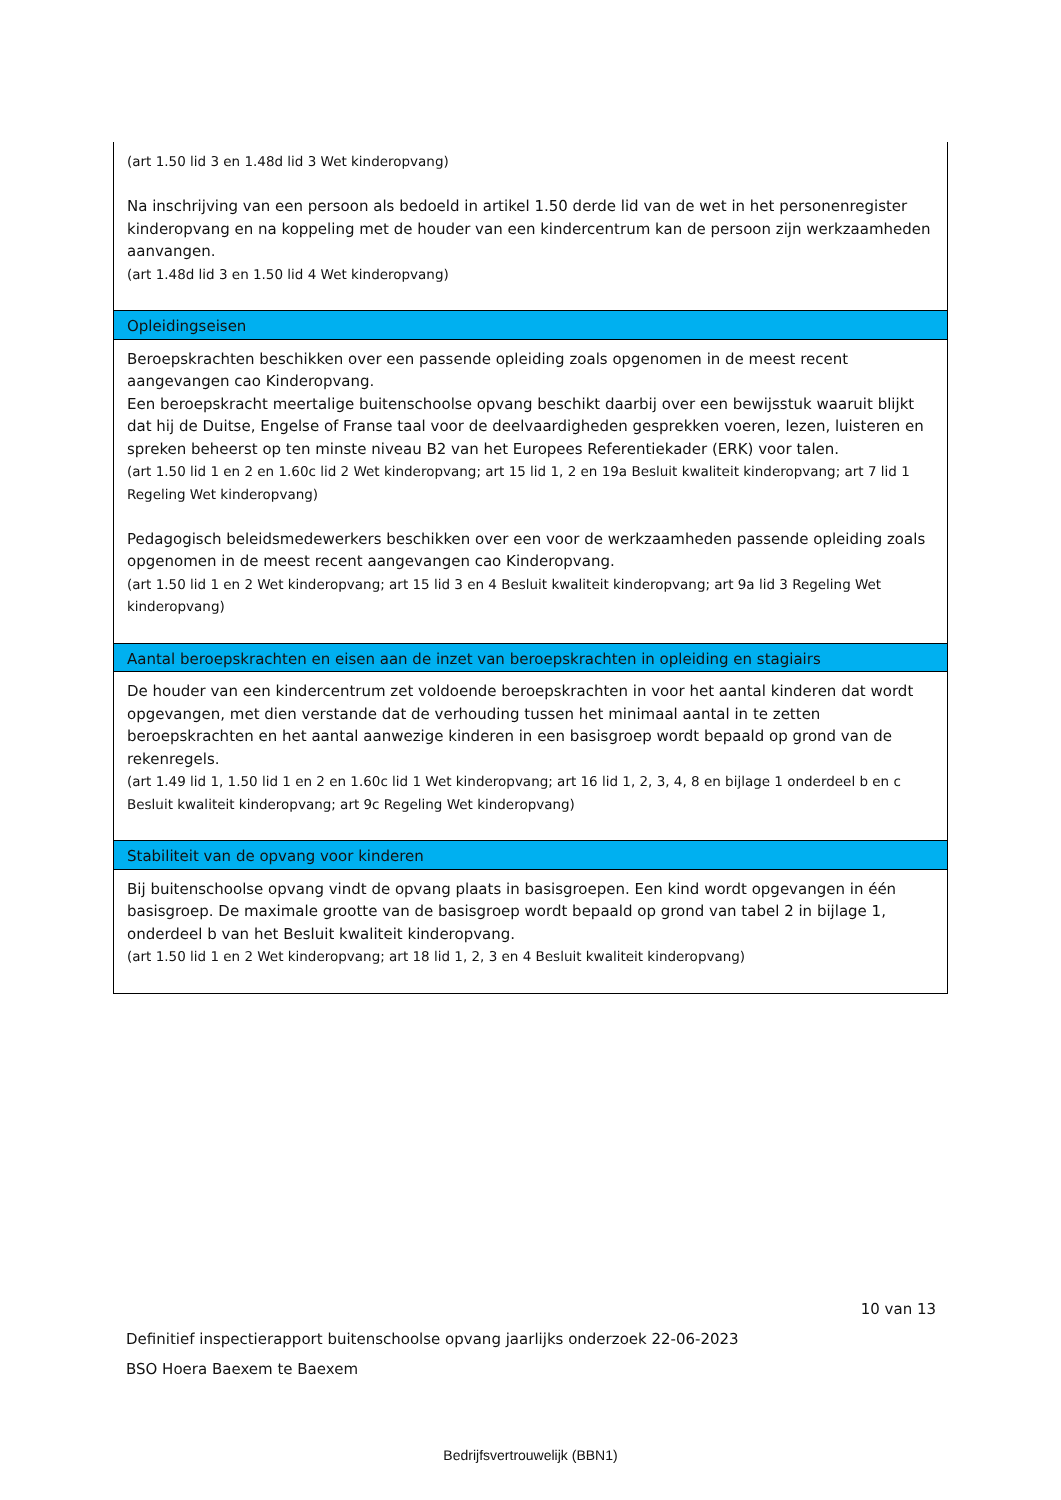| (art 1.50 lid 3 en 1.48d lid 3 Wet kinderopvang) Na inschrijving van een persoon als bedoeld in artikel 1.50 derde lid van de wet in het personenregister kinderopvang en na koppeling met de houder van een kindercentrum kan de persoon zijn werkzaamheden aanvangen. (art 1.48d lid 3 en 1.50 lid 4 Wet kinderopvang) |
| Opleidingseisen |
| Beroepskrachten beschikken over een passende opleiding zoals opgenomen in de meest recent aangevangen cao Kinderopvang. Een beroepskracht meertalige buitenschoolse opvang beschikt daarbij over een bewijsstuk waaruit blijkt dat hij de Duitse, Engelse of Franse taal voor de deelvaardigheden gesprekken voeren, lezen, luisteren en spreken beheerst op ten minste niveau B2 van het Europees Referentiekader (ERK) voor talen. (art 1.50 lid 1 en 2 en 1.60c lid 2 Wet kinderopvang; art 15 lid 1, 2 en 19a Besluit kwaliteit kinderopvang; art 7 lid 1 Regeling Wet kinderopvang) Pedagogisch beleidsmedewerkers beschikken over een voor de werkzaamheden passende opleiding zoals opgenomen in de meest recent aangevangen cao Kinderopvang. (art 1.50 lid 1 en 2 Wet kinderopvang; art 15 lid 3 en 4 Besluit kwaliteit kinderopvang; art 9a lid 3 Regeling Wet kinderopvang) |
| Aantal beroepskrachten en eisen aan de inzet van beroepskrachten in opleiding en stagiairs |
| De houder van een kindercentrum zet voldoende beroepskrachten in voor het aantal kinderen dat wordt opgevangen, met dien verstande dat de verhouding tussen het minimaal aantal in te zetten beroepskrachten en het aantal aanwezige kinderen in een basisgroep wordt bepaald op grond van de rekenregels. (art 1.49 lid 1, 1.50 lid 1 en 2 en 1.60c lid 1 Wet kinderopvang; art 16 lid 1, 2, 3, 4, 8 en bijlage 1 onderdeel b en c Besluit kwaliteit kinderopvang; art 9c Regeling Wet kinderopvang) |
| Stabiliteit van de opvang voor kinderen |
| Bij buitenschoolse opvang vindt de opvang plaats in basisgroepen. Een kind wordt opgevangen in één basisgroep. De maximale grootte van de basisgroep wordt bepaald op grond van tabel 2 in bijlage 1, onderdeel b van het Besluit kwaliteit kinderopvang. (art 1.50 lid 1 en 2 Wet kinderopvang; art 18 lid 1, 2, 3 en 4 Besluit kwaliteit kinderopvang) |
10 van 13
Definitief inspectierapport buitenschoolse opvang jaarlijks onderzoek 22-06-2023
BSO Hoera Baexem te Baexem
Bedrijfsvertrouwelijk (BBN1)